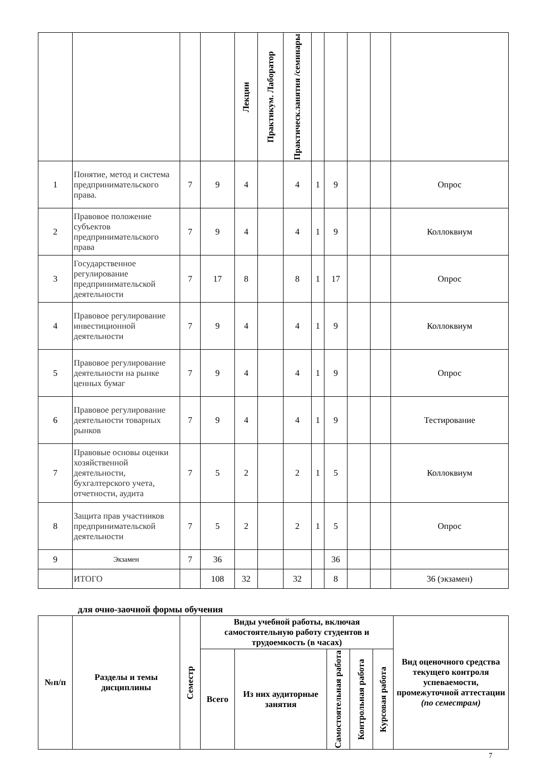| | | | | Лекции | Практикум. Лаборатор | Практическ.занятия /семинары | | | | | |
| --- | --- | --- | --- | --- | --- | --- | --- | --- | --- | --- | --- |
| 1 | Понятие, метод и система предпринимательского права. | 7 | 9 | 4 | | 4 | 1 | 9 | | | Опрос |
| 2 | Правовое положение субъектов предпринимательского права | 7 | 9 | 4 | | 4 | 1 | 9 | | | Коллоквиум |
| 3 | Государственное регулирование предпринимательской деятельности | 7 | 17 | 8 | | 8 | 1 | 17 | | | Опрос |
| 4 | Правовое регулирование инвестиционной деятельности | 7 | 9 | 4 | | 4 | 1 | 9 | | | Коллоквиум |
| 5 | Правовое регулирование деятельности на рынке ценных бумаг | 7 | 9 | 4 | | 4 | 1 | 9 | | | Опрос |
| 6 | Правовое регулирование деятельности товарных рынков | 7 | 9 | 4 | | 4 | 1 | 9 | | | Тестирование |
| 7 | Правовые основы оценки хозяйственной деятельности, бухгалтерского учета, отчетности, аудита | 7 | 5 | 2 | | 2 | 1 | 5 | | | Коллоквиум |
| 8 | Защита прав участников предпринимательской деятельности | 7 | 5 | 2 | | 2 | 1 | 5 | | | Опрос |
| 9 | Экзамен | 7 | 36 | | | | | 36 | | | |
| | ИТОГО | | 108 | 32 | | 32 | | 8 | | | 36 (экзамен) |
для очно-заочной формы обучения
| №п/п | Разделы и темы дисциплины | Семестр | Виды учебной работы, включая самостоятельную работу студентов и трудоемкость (в часах) | | | | | Вид оценочного средства текущего контроля успеваемости, промежуточной аттестации (по семестрам) |
| --- | --- | --- | --- | --- | --- | --- | --- | --- |
| | | | Всего | Из них аудиторные занятия | Самостоятельная работа | Контрольная работа | Курсовая работа | |
7